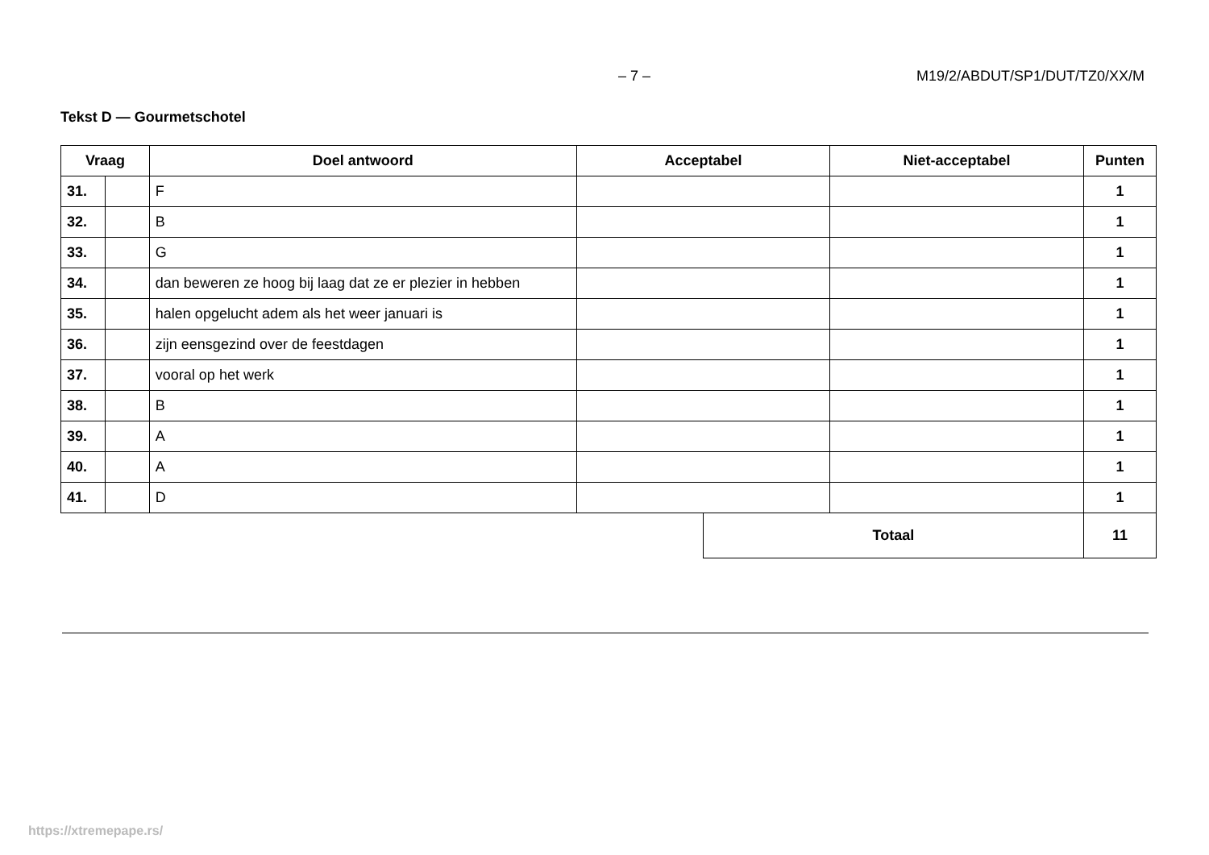– 7 – M19/2/ABDUT/SP1/DUT/TZ0/XX/M
Tekst D — Gourmetschotel
| Vraag | | Doel antwoord | Acceptabel | | Niet-acceptabel | Punten |
| --- | --- | --- | --- | --- | --- | --- |
| 31. | | F | | | | 1 |
| 32. | | B | | | | 1 |
| 33. | | G | | | | 1 |
| 34. | | dan beweren ze hoog bij laag dat ze er plezier in hebben | | | | 1 |
| 35. | | halen opgelucht adem als het weer januari is | | | | 1 |
| 36. | | zijn eensgezind over de feestdagen | | | | 1 |
| 37. | | vooral op het werk | | | | 1 |
| 38. | | B | | | | 1 |
| 39. | | A | | | | 1 |
| 40. | | A | | | | 1 |
| 41. | | D | | | | 1 |
| | | | | Totaal | | 11 |
https://xtremepape.rs/